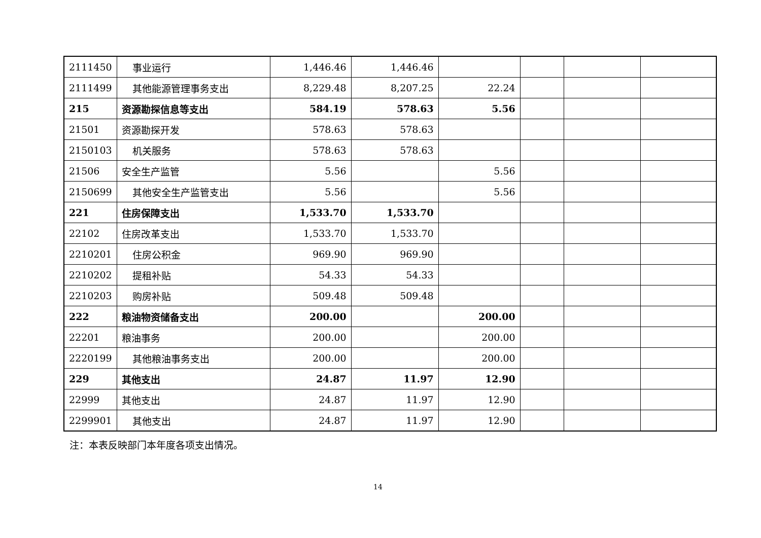| 2111450 | 事业运行 | 1,446.46 | 1,446.46 | | | | |
| 2111499 | 其他能源管理事务支出 | 8,229.48 | 8,207.25 | 22.24 | | | |
| 215 | 资源勘探信息等支出 | 584.19 | 578.63 | 5.56 | | | |
| 21501 | 资源勘探开发 | 578.63 | 578.63 | | | | |
| 2150103 | 机关服务 | 578.63 | 578.63 | | | | |
| 21506 | 安全生产监管 | 5.56 | | 5.56 | | | |
| 2150699 | 其他安全生产监管支出 | 5.56 | | 5.56 | | | |
| 221 | 住房保障支出 | 1,533.70 | 1,533.70 | | | | |
| 22102 | 住房改革支出 | 1,533.70 | 1,533.70 | | | | |
| 2210201 | 住房公积金 | 969.90 | 969.90 | | | | |
| 2210202 | 提租补贴 | 54.33 | 54.33 | | | | |
| 2210203 | 购房补贴 | 509.48 | 509.48 | | | | |
| 222 | 粮油物资储备支出 | 200.00 | | 200.00 | | | |
| 22201 | 粮油事务 | 200.00 | | 200.00 | | | |
| 2220199 | 其他粮油事务支出 | 200.00 | | 200.00 | | | |
| 229 | 其他支出 | 24.87 | 11.97 | 12.90 | | | |
| 22999 | 其他支出 | 24.87 | 11.97 | 12.90 | | | |
| 2299901 | 其他支出 | 24.87 | 11.97 | 12.90 | | | |
注：本表反映部门本年度各项支出情况。
14